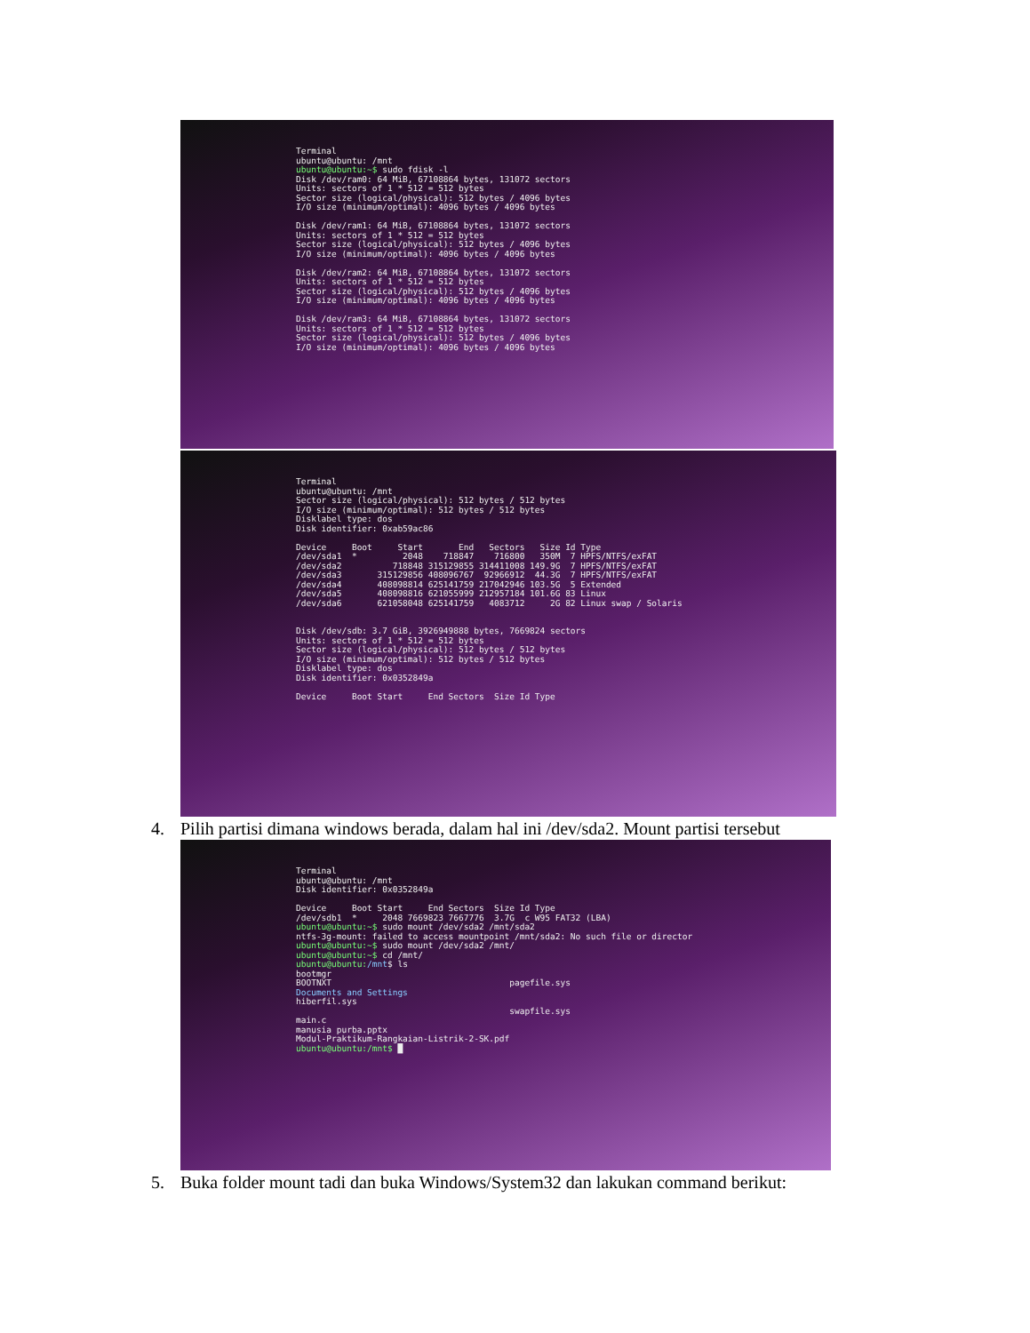Terminal ubuntu@ubuntu: /mnt ubuntu@ubuntu:~$ sudo fdisk -l Disk /dev/ram0: 64 MiB, 67108864 bytes, 131072 sectors Units: sectors of 1 * 512 = 512 bytes Sector size (logical/physical): 512 bytes / 4096 bytes I/O size (minimum/optimal): 4096 bytes / 4096 bytes Disk /dev/ram1: 64 MiB, 67108864 bytes, 131072 sectors Units: sectors of 1 * 512 = 512 bytes Sector size (logical/physical): 512 bytes / 4096 bytes I/O size (minimum/optimal): 4096 bytes / 4096 bytes Disk /dev/ram2: 64 MiB, 67108864 bytes, 131072 sectors Units: sectors of 1 * 512 = 512 bytes Sector size (logical/physical): 512 bytes / 4096 bytes I/O size (minimum/optimal): 4096 bytes / 4096 bytes Disk /dev/ram3: 64 MiB, 67108864 bytes, 131072 sectors Units: sectors of 1 * 512 = 512 bytes Sector size (logical/physical): 512 bytes / 4096 bytes I/O size (minimum/optimal): 4096 bytes / 4096 bytes
Terminal ubuntu@ubuntu: /mnt Sector size (logical/physical): 512 bytes / 512 bytes I/O size (minimum/optimal): 512 bytes / 512 bytes Disklabel type: dos Disk identifier: 0xab59ac86 Device Boot Start End Sectors Size Id Type /dev/sda1 * 2048 718847 716800 350M 7 HPFS/NTFS/exFAT /dev/sda2 718848 315129855 314411008 149.9G 7 HPFS/NTFS/exFAT /dev/sda3 315129856 408096767 92966912 44.3G 7 HPFS/NTFS/exFAT /dev/sda4 408098814 625141759 217042946 103.5G 5 Extended /dev/sda5 408098816 621055999 212957184 101.6G 83 Linux /dev/sda6 621058048 625141759 4083712 2G 82 Linux swap / Solaris Disk /dev/sdb: 3.7 GiB, 3926949888 bytes, 7669824 sectors Units: sectors of 1 * 512 = 512 bytes Sector size (logical/physical): 512 bytes / 512 bytes I/O size (minimum/optimal): 512 bytes / 512 bytes Disklabel type: dos Disk identifier: 0x0352849a Device Boot Start End Sectors Size Id Type
4. Pilih partisi dimana windows berada, dalam hal ini /dev/sda2. Mount partisi tersebut
Terminal ubuntu@ubuntu: /mnt Disk identifier: 0x0352849a Device Boot Start End Sectors Size Id Type /dev/sdb1 * 2048 7669823 7667776 3.7G c W95 FAT32 (LBA) ubuntu@ubuntu:~$ sudo mount /dev/sda2 /mnt/sda2 ntfs-3g-mount: failed to access mountpoint /mnt/sda2: No such file or director ubuntu@ubuntu:~$ sudo mount /dev/sda2 /mnt/ ubuntu@ubuntu:~$ cd /mnt/ ubuntu@ubuntu:/mnt$ ls bootmgr BOOTNXT pagefile.sys Documents and Settings hiberfil.sys swapfile.sys main.c manusia purba.pptx Modul-Praktikum-Rangkaian-Listrik-2-SK.pdf ubuntu@ubuntu:/mnt$ █
5. Buka folder mount tadi dan buka Windows/System32 dan lakukan command berikut: